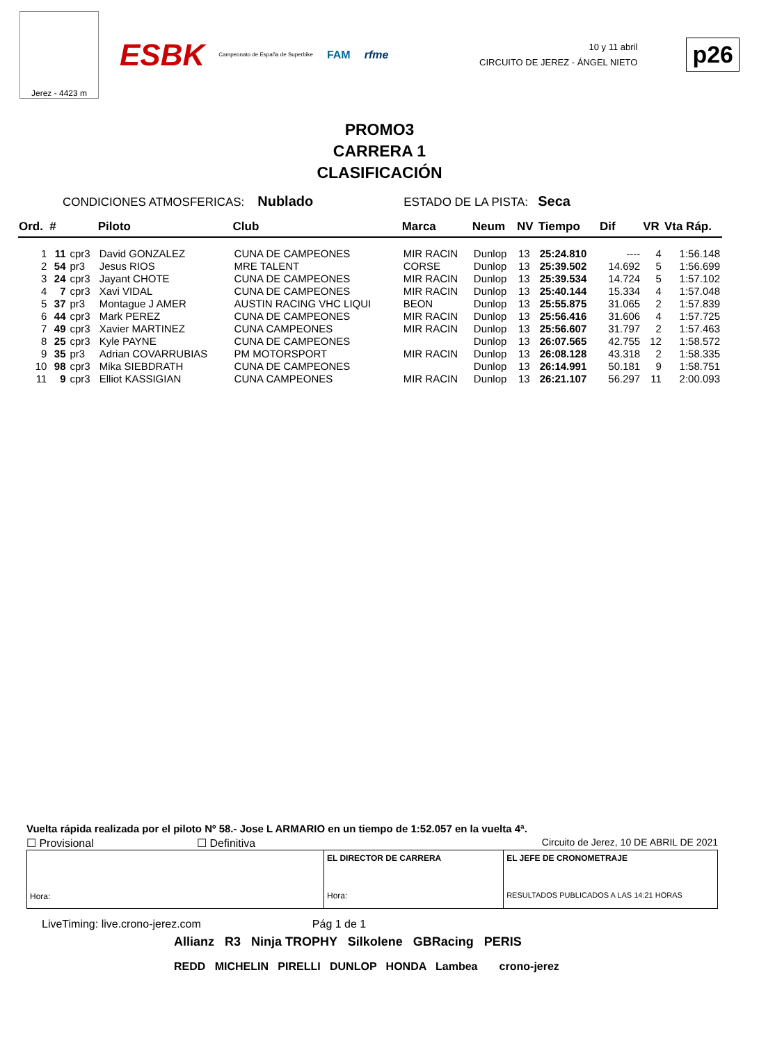Jerez - 4423 m
ESBK Campeonato de España de Superbike FAM rfme
10 y 11 abril
CIRCUITO DE JEREZ - ÁNGEL NIETO
p26
PROMO3
CARRERA 1
CLASIFICACIÓN
CONDICIONES ATMOSFERICAS: Nublado ESTADO DE LA PISTA: Seca
| Ord. | # | | Piloto | Club | Marca | Neum | NV | Tiempo | Dif | VR | Vta Ráp. |
| --- | --- | --- | --- | --- | --- | --- | --- | --- | --- | --- | --- |
| 1 | 11 | cpr3 | David GONZALEZ | CUNA DE CAMPEONES | MIR RACIN | Dunlop | 13 | 25:24.810 | ---- | 4 | 1:56.148 |
| 2 | 54 | pr3 | Jesus RIOS | MRE TALENT | CORSE | Dunlop | 13 | 25:39.502 | 14.692 | 5 | 1:56.699 |
| 3 | 24 | cpr3 | Jayant CHOTE | CUNA DE CAMPEONES | MIR RACIN | Dunlop | 13 | 25:39.534 | 14.724 | 5 | 1:57.102 |
| 4 | 7 | cpr3 | Xavi VIDAL | CUNA DE CAMPEONES | MIR RACIN | Dunlop | 13 | 25:40.144 | 15.334 | 4 | 1:57.048 |
| 5 | 37 | pr3 | Montague J AMER | AUSTIN RACING VHC LIQUI | BEON | Dunlop | 13 | 25:55.875 | 31.065 | 2 | 1:57.839 |
| 6 | 44 | cpr3 | Mark PEREZ | CUNA DE CAMPEONES | MIR RACIN | Dunlop | 13 | 25:56.416 | 31.606 | 4 | 1:57.725 |
| 7 | 49 | cpr3 | Xavier MARTINEZ | CUNA CAMPEONES | MIR RACIN | Dunlop | 13 | 25:56.607 | 31.797 | 2 | 1:57.463 |
| 8 | 25 | cpr3 | Kyle PAYNE | CUNA DE CAMPEONES | | Dunlop | 13 | 26:07.565 | 42.755 | 12 | 1:58.572 |
| 9 | 35 | pr3 | Adrian COVARRUBIAS | PM MOTORSPORT | MIR RACIN | Dunlop | 13 | 26:08.128 | 43.318 | 2 | 1:58.335 |
| 10 | 98 | cpr3 | Mika SIEBDRATH | CUNA DE CAMPEONES | | Dunlop | 13 | 26:14.991 | 50.181 | 9 | 1:58.751 |
| 11 | 9 | cpr3 | Elliot KASSIGIAN | CUNA CAMPEONES | MIR RACIN | Dunlop | 13 | 26:21.107 | 56.297 | 11 | 2:00.093 |
Vuelta rápida realizada por el piloto Nº 58.- Jose L ARMARIO en un tiempo de 1:52.057 en la vuelta 4ª.
☐ Provisional ☐ Definitiva Circuito de Jerez, 10 DE ABRIL DE 2021
| Hora: | EL DIRECTOR DE CARRERA Hora: | EL JEFE DE CRONOMETRAJE RESULTADOS PUBLICADOS A LAS 14:21 HORAS |
LiveTiming: live.crono-jerez.com Pág 1 de 1
Allianz R3 Ninja TROPHY Silkolene GBRacing PERIS
REDD MICHELIN PIRELLI DUNLOP HONDA Lambea crono-jerez